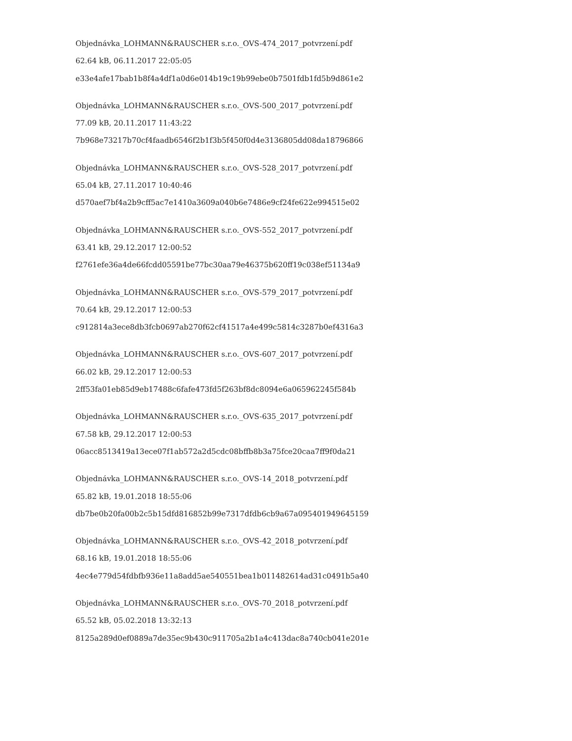Objednávka_LOHMANN&RAUSCHER s.r.o._OVS-474_2017_potvrzení.pdf
62.64 kB, 06.11.2017 22:05:05
e33e4afe17bab1b8f4a4df1a0d6e014b19c19b99ebe0b7501fdb1fd5b9d861e2
Objednávka_LOHMANN&RAUSCHER s.r.o._OVS-500_2017_potvrzení.pdf
77.09 kB, 20.11.2017 11:43:22
7b968e73217b70cf4faadb6546f2b1f3b5f450f0d4e3136805dd08da18796866
Objednávka_LOHMANN&RAUSCHER s.r.o._OVS-528_2017_potvrzení.pdf
65.04 kB, 27.11.2017 10:40:46
d570aef7bf4a2b9cff5ac7e1410a3609a040b6e7486e9cf24fe622e994515e02
Objednávka_LOHMANN&RAUSCHER s.r.o._OVS-552_2017_potvrzení.pdf
63.41 kB, 29.12.2017 12:00:52
f2761efe36a4de66fcdd05591be77bc30aa79e46375b620ff19c038ef51134a9
Objednávka_LOHMANN&RAUSCHER s.r.o._OVS-579_2017_potvrzení.pdf
70.64 kB, 29.12.2017 12:00:53
c912814a3ece8db3fcb0697ab270f62cf41517a4e499c5814c3287b0ef4316a3
Objednávka_LOHMANN&RAUSCHER s.r.o._OVS-607_2017_potvrzení.pdf
66.02 kB, 29.12.2017 12:00:53
2ff53fa01eb85d9eb17488c6fafe473fd5f263bf8dc8094e6a065962245f584b
Objednávka_LOHMANN&RAUSCHER s.r.o._OVS-635_2017_potvrzení.pdf
67.58 kB, 29.12.2017 12:00:53
06acc8513419a13ece07f1ab572a2d5cdc08bffb8b3a75fce20caa7ff9f0da21
Objednávka_LOHMANN&RAUSCHER s.r.o._OVS-14_2018_potvrzení.pdf
65.82 kB, 19.01.2018 18:55:06
db7be0b20fa00b2c5b15dfd816852b99e7317dfdb6cb9a67a095401949645159
Objednávka_LOHMANN&RAUSCHER s.r.o._OVS-42_2018_potvrzení.pdf
68.16 kB, 19.01.2018 18:55:06
4ec4e779d54fdbfb936e11a8add5ae540551bea1b011482614ad31c0491b5a40
Objednávka_LOHMANN&RAUSCHER s.r.o._OVS-70_2018_potvrzení.pdf
65.52 kB, 05.02.2018 13:32:13
8125a289d0ef0889a7de35ec9b430c911705a2b1a4c413dac8a740cb041e201e